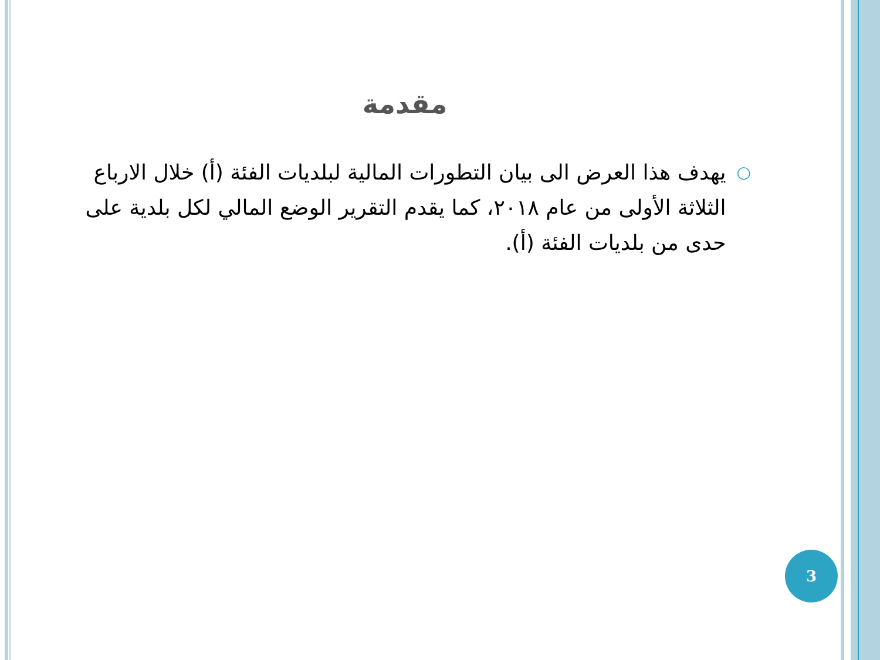مقدمة
○
يهدف هذا العرض الى بيان التطورات المالية لبلديات الفئة (أ) خلال الارباع الثلاثة الأولى من عام ٢٠١٨، كما يقدم التقرير الوضع المالي لكل بلدية على حدى من بلديات الفئة (أ).
3